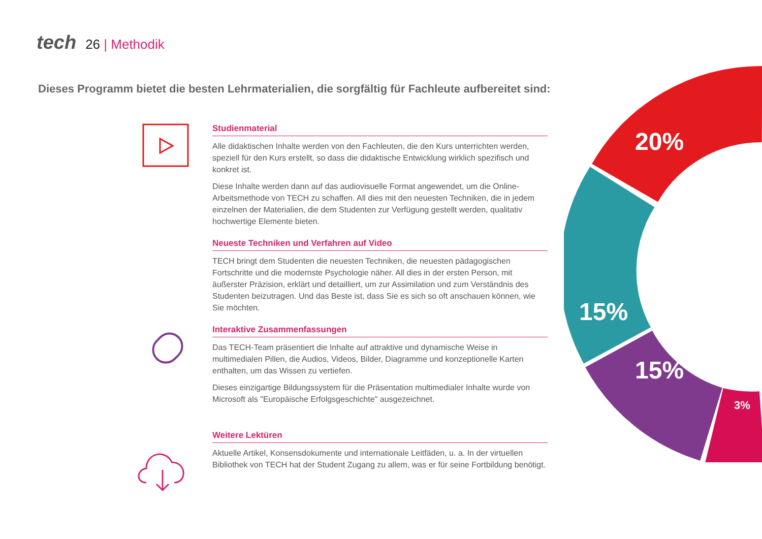tech 26 | Methodik
Dieses Programm bietet die besten Lehrmaterialien, die sorgfältig für Fachleute aufbereitet sind:
Studienmaterial
Alle didaktischen Inhalte werden von den Fachleuten, die den Kurs unterrichten werden, speziell für den Kurs erstellt, so dass die didaktische Entwicklung wirklich spezifisch und konkret ist.
Diese Inhalte werden dann auf das audiovisuelle Format angewendet, um die Online-Arbeitsmethode von TECH zu schaffen. All dies mit den neuesten Techniken, die in jedem einzelnen der Materialien, die dem Studenten zur Verfügung gestellt werden, qualitativ hochwertige Elemente bieten.
Neueste Techniken und Verfahren auf Video
TECH bringt dem Studenten die neuesten Techniken, die neuesten pädagogischen Fortschritte und die modernste Psychologie näher. All dies in der ersten Person, mit äußerster Präzision, erklärt und detailliert, um zur Assimilation und zum Verständnis des Studenten beizutragen. Und das Beste ist, dass Sie es sich so oft anschauen können, wie Sie möchten.
Interaktive Zusammenfassungen
Das TECH-Team präsentiert die Inhalte auf attraktive und dynamische Weise in multimedialen Pillen, die Audios, Videos, Bilder, Diagramme und konzeptionelle Karten enthalten, um das Wissen zu vertiefen.
Dieses einzigartige Bildungssystem für die Präsentation multimedialer Inhalte wurde von Microsoft als "Europäische Erfolgsgeschichte" ausgezeichnet.
Weitere Lektüren
Aktuelle Artikel, Konsensdokumente und internationale Leitfäden, u. a. In der virtuellen Bibliothek von TECH hat der Student Zugang zu allem, was er für seine Fortbildung benötigt.
20%
15%
15%
3%